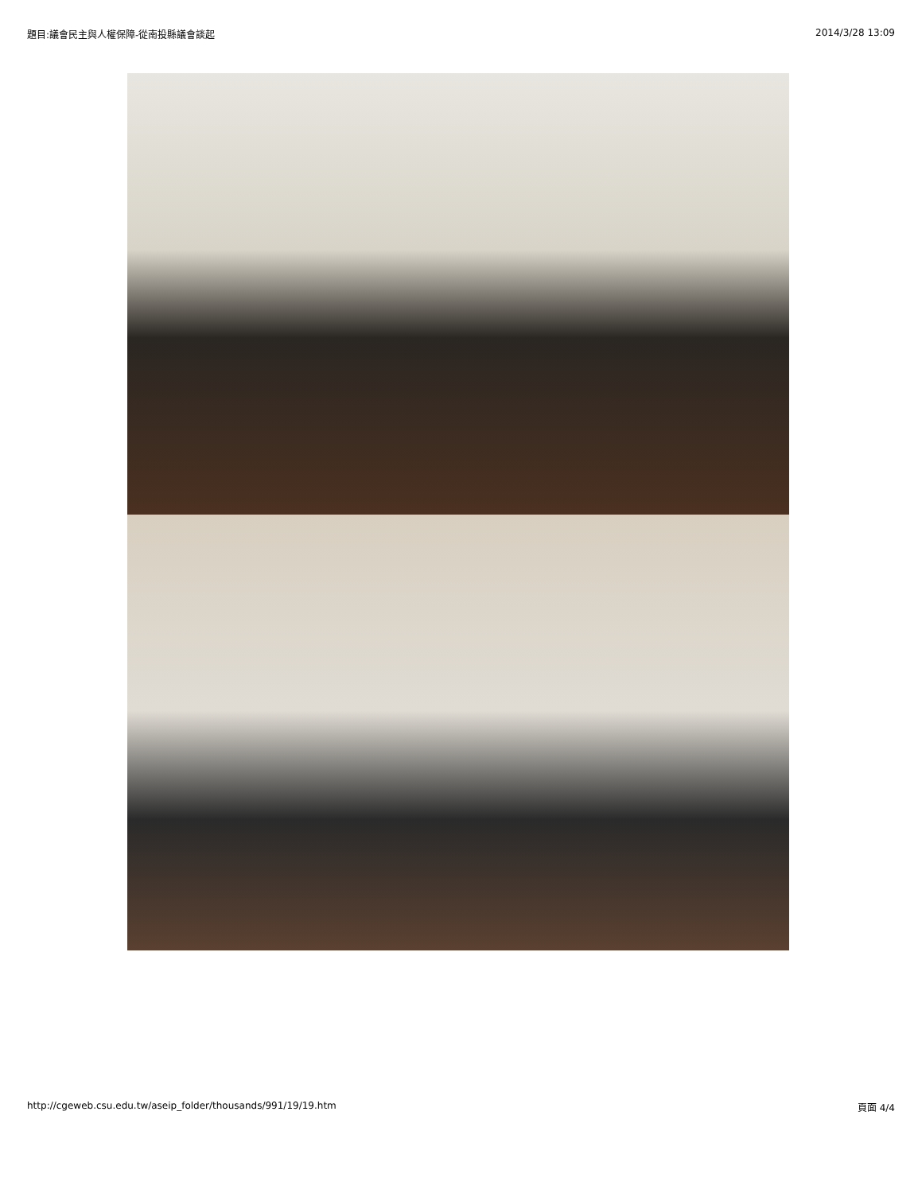題目:議會民主與人權保障-從南投縣議會談起 2014/3/28 13:09
http://cgeweb.csu.edu.tw/aseip_folder/thousands/991/19/19.htm 頁面 4/4